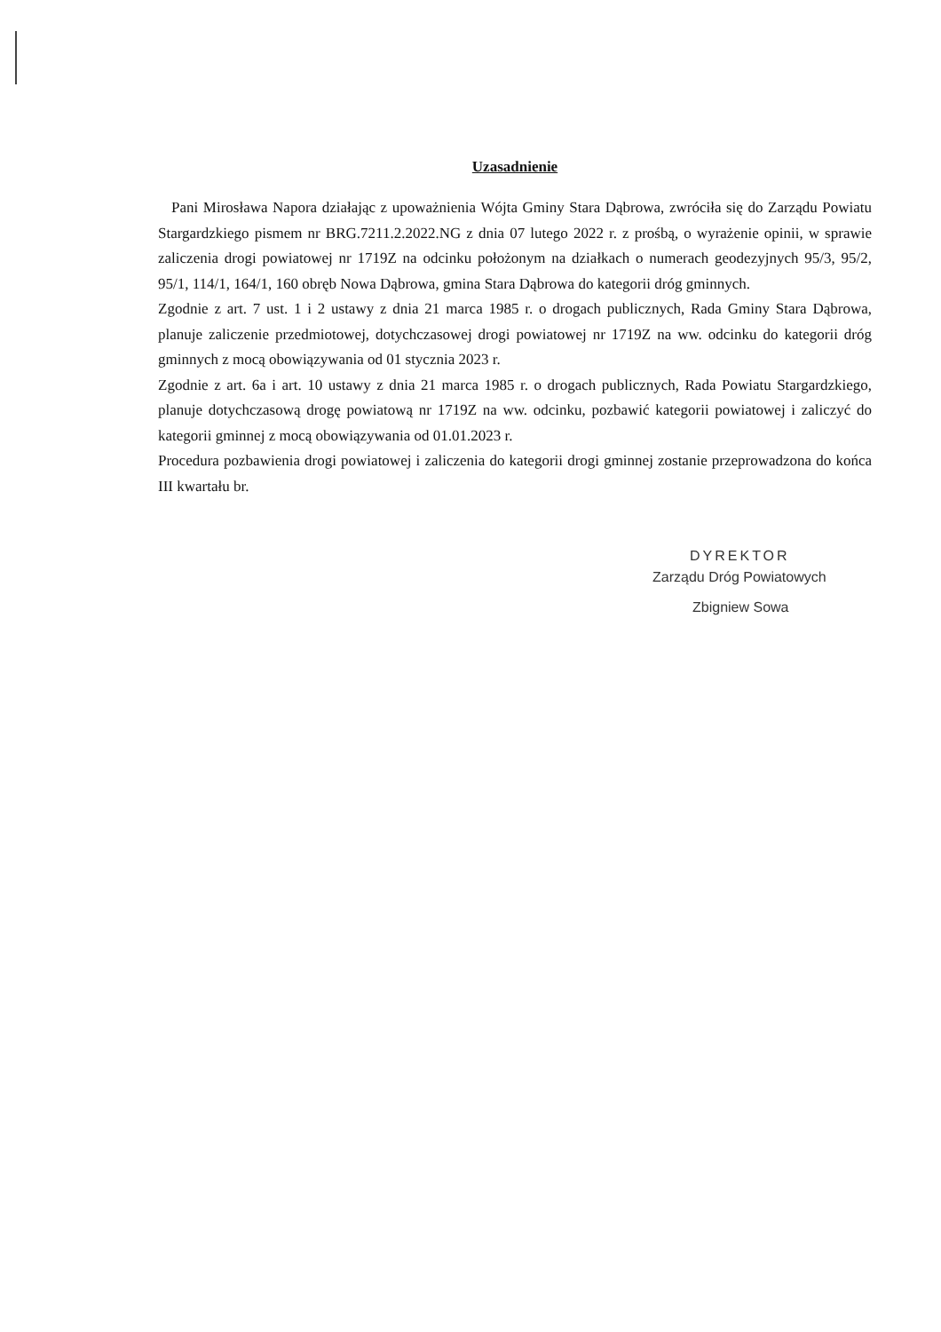Uzasadnienie
Pani Mirosława Napora działając z upoważnienia Wójta Gminy Stara Dąbrowa, zwróciła się do Zarządu Powiatu Stargardzkiego pismem nr BRG.7211.2.2022.NG z dnia 07 lutego 2022 r. z prośbą, o wyrażenie opinii, w sprawie zaliczenia drogi powiatowej nr 1719Z na odcinku położonym na działkach o numerach geodezyjnych 95/3, 95/2, 95/1, 114/1, 164/1, 160 obręb Nowa Dąbrowa, gmina Stara Dąbrowa do kategorii dróg gminnych.
Zgodnie z art. 7 ust. 1 i 2 ustawy z dnia 21 marca 1985 r. o drogach publicznych, Rada Gminy Stara Dąbrowa, planuje zaliczenie przedmiotowej, dotychczasowej drogi powiatowej nr 1719Z na ww. odcinku do kategorii dróg gminnych z mocą obowiązywania od 01 stycznia 2023 r.
Zgodnie z art. 6a i art. 10 ustawy z dnia 21 marca 1985 r. o drogach publicznych, Rada Powiatu Stargardzkiego, planuje dotychczasową drogę powiatową nr 1719Z na ww. odcinku, pozbawić kategorii powiatowej i zaliczyć do kategorii gminnej z mocą obowiązywania od 01.01.2023 r.
Procedura pozbawienia drogi powiatowej i zaliczenia do kategorii drogi gminnej zostanie przeprowadzona do końca III kwartału br.
DYREKTOR
Zarządu Dróg Powiatowych
Zbigniew Sowa